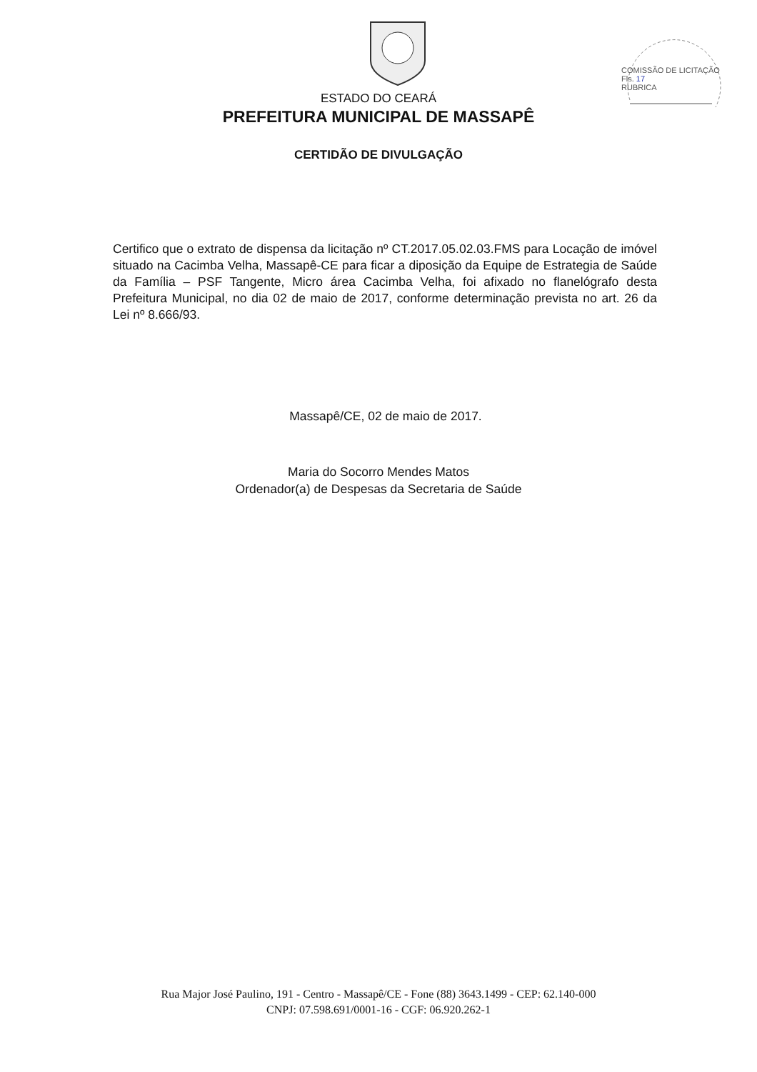COMISSÃO DE LICITAÇÃO
Fls. 17
RUBRICA
ESTADO DO CEARÁ
PREFEITURA MUNICIPAL DE MASSAPÊ
CERTIDÃO DE DIVULGAÇÃO
Certifico que o extrato de dispensa da licitação nº CT.2017.05.02.03.FMS para Locação de imóvel situado na Cacimba Velha, Massapê-CE para ficar a diposição da Equipe de Estrategia de Saúde da Família – PSF Tangente, Micro área Cacimba Velha, foi afixado no flanelógrafo desta Prefeitura Municipal, no dia 02 de maio de 2017, conforme determinação prevista no art. 26 da Lei nº 8.666/93.
Massapê/CE, 02 de maio de 2017.
Maria do Socorro Mendes Matos
Ordenador(a) de Despesas da Secretaria de Saúde
Rua Major José Paulino, 191 - Centro - Massapê/CE - Fone (88) 3643.1499 - CEP: 62.140-000
CNPJ: 07.598.691/0001-16 - CGF: 06.920.262-1